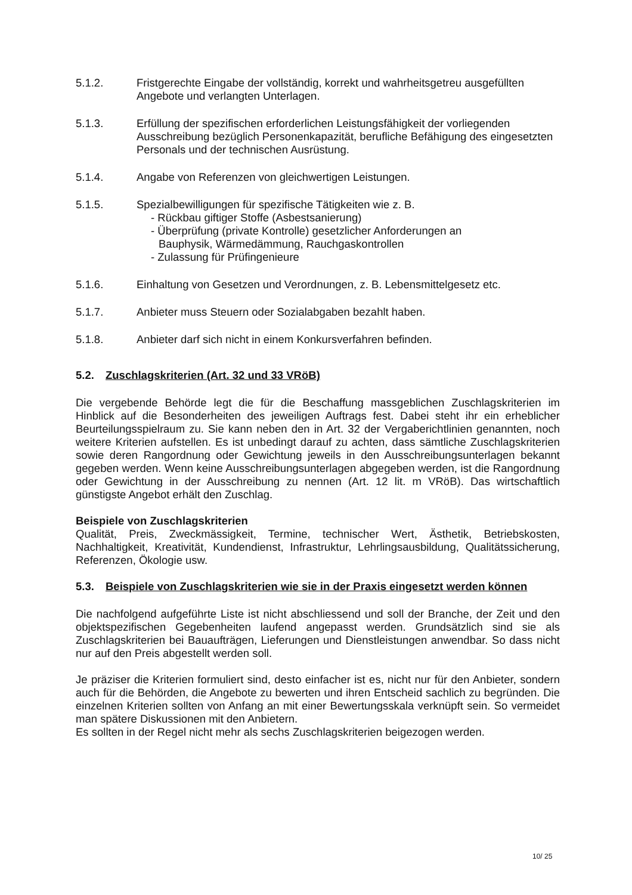5.1.2. Fristgerechte Eingabe der vollständig, korrekt und wahrheitsgetreu ausgefüllten Angebote und verlangten Unterlagen.
5.1.3. Erfüllung der spezifischen erforderlichen Leistungsfähigkeit der vorliegenden Ausschreibung bezüglich Personenkapazität, berufliche Befähigung des eingesetzten Personals und der technischen Ausrüstung.
5.1.4. Angabe von Referenzen von gleichwertigen Leistungen.
5.1.5. Spezialbewilligungen für spezifische Tätigkeiten wie z. B.
- Rückbau giftiger Stoffe (Asbestsanierung)
- Überprüfung (private Kontrolle) gesetzlicher Anforderungen an
Bauphysik, Wärmedämmung, Rauchgaskontrollen
- Zulassung für Prüfingenieure
5.1.6. Einhaltung von Gesetzen und Verordnungen, z. B. Lebensmittelgesetz etc.
5.1.7. Anbieter muss Steuern oder Sozialabgaben bezahlt haben.
5.1.8. Anbieter darf sich nicht in einem Konkursverfahren befinden.
5.2. Zuschlagskriterien (Art. 32 und 33 VRöB)
Die vergebende Behörde legt die für die Beschaffung massgeblichen Zuschlagskriterien im Hinblick auf die Besonderheiten des jeweiligen Auftrags fest. Dabei steht ihr ein erheblicher Beurteilungsspielraum zu. Sie kann neben den in Art. 32 der Vergaberichtlinien genannten, noch weitere Kriterien aufstellen. Es ist unbedingt darauf zu achten, dass sämtliche Zuschlagskriterien sowie deren Rangordnung oder Gewichtung jeweils in den Ausschreibungsunterlagen bekannt gegeben werden. Wenn keine Ausschreibungsunterlagen abgegeben werden, ist die Rangordnung oder Gewichtung in der Ausschreibung zu nennen (Art. 12 lit. m VRöB). Das wirtschaftlich günstigste Angebot erhält den Zuschlag.
Beispiele von Zuschlagskriterien
Qualität, Preis, Zweckmässigkeit, Termine, technischer Wert, Ästhetik, Betriebskosten, Nachhaltigkeit, Kreativität, Kundendienst, Infrastruktur, Lehrlingsausbildung, Qualitätssicherung, Referenzen, Ökologie usw.
5.3. Beispiele von Zuschlagskriterien wie sie in der Praxis eingesetzt werden können
Die nachfolgend aufgeführte Liste ist nicht abschliessend und soll der Branche, der Zeit und den objektspezifischen Gegebenheiten laufend angepasst werden. Grundsätzlich sind sie als Zuschlagskriterien bei Bauaufträgen, Lieferungen und Dienstleistungen anwendbar. So dass nicht nur auf den Preis abgestellt werden soll.
Je präziser die Kriterien formuliert sind, desto einfacher ist es, nicht nur für den Anbieter, sondern auch für die Behörden, die Angebote zu bewerten und ihren Entscheid sachlich zu begründen. Die einzelnen Kriterien sollten von Anfang an mit einer Bewertungsskala verknüpft sein. So vermeidet man spätere Diskussionen mit den Anbietern.
Es sollten in der Regel nicht mehr als sechs Zuschlagskriterien beigezogen werden.
10/ 25